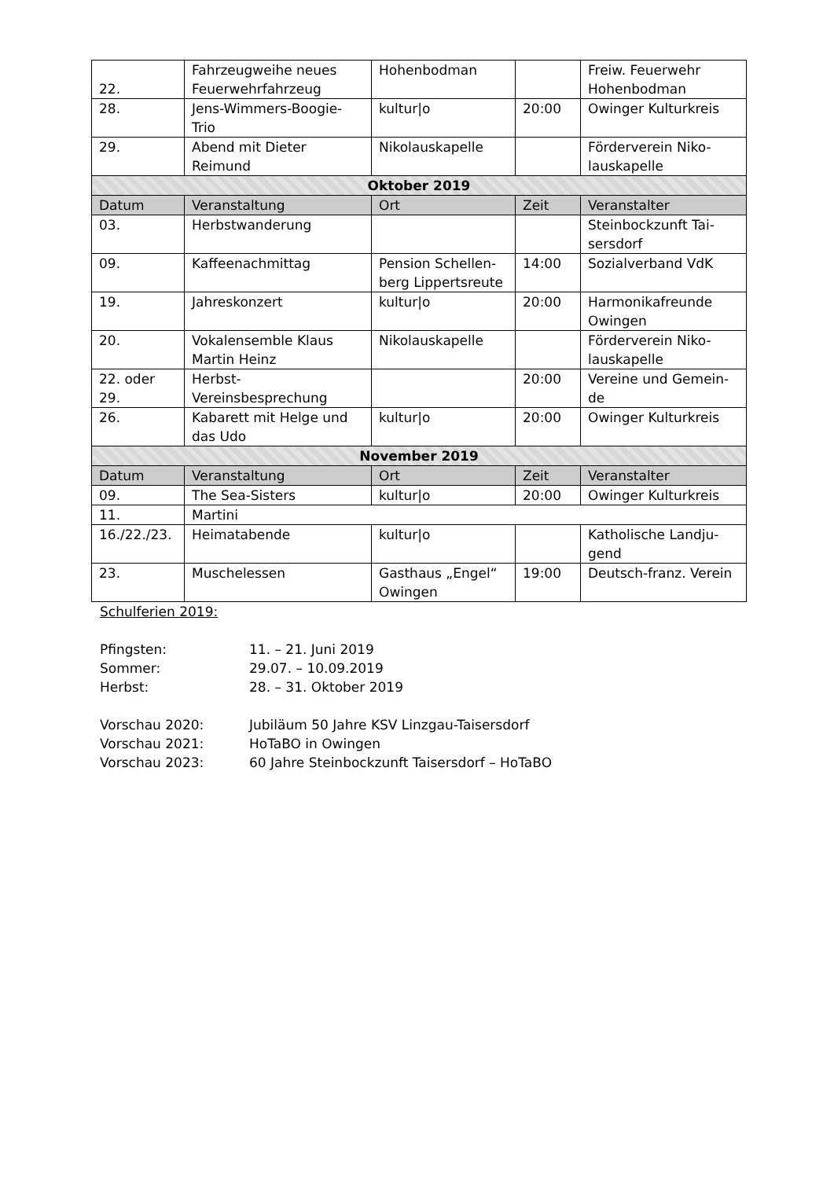| 22. | Fahrzeugweihe neues Feuerwehrfahrzeug | Hohenbodman | | Freiw. Feuerwehr Hohenbodman |
| 28. | Jens-Wimmers-Boogie-Trio | kultur/o | 20:00 | Owinger Kulturkreis |
| 29. | Abend mit Dieter Reimund | Nikolauskapelle | | Förderverein Niko-lauskapelle |
| Oktober 2019 | | | | |
| Datum | Veranstaltung | Ort | Zeit | Veranstalter |
| 03. | Herbstwanderung | | | Steinbockzunft Tai-sersdorf |
| 09. | Kaffeenachmittag | Pension Schellen-berg Lippertsreute | 14:00 | Sozialverband VdK |
| 19. | Jahreskonzert | kultur/o | 20:00 | Harmonikafreunde Owingen |
| 20. | Vokalensemble Klaus Martin Heinz | Nikolauskapelle | | Förderverein Niko-lauskapelle |
| 22. oder 29. | Herbst-Vereinsbesprechung | | 20:00 | Vereine und Gemein-de |
| 26. | Kabarett mit Helge und das Udo | kultur/o | 20:00 | Owinger Kulturkreis |
| November 2019 | | | | |
| Datum | Veranstaltung | Ort | Zeit | Veranstalter |
| 09. | The Sea-Sisters | kultur/o | 20:00 | Owinger Kulturkreis |
| 11. | Martini | | | |
| 16./22./23. | Heimatabende | kultur/o | | Katholische Landju-gend |
| 23. | Muschelessen | Gasthaus „Engel“ Owingen | 19:00 | Deutsch-franz. Verein |
Schulferien 2019:
Pfingsten: 11. – 21. Juni 2019
Sommer: 29.07. – 10.09.2019
Herbst: 28. – 31. Oktober 2019
Vorschau 2020: Jubiläum 50 Jahre KSV Linzgau-Taisersdorf
Vorschau 2021: HoTaBO in Owingen
Vorschau 2023: 60 Jahre Steinbockzunft Taisersdorf – HoTaBO